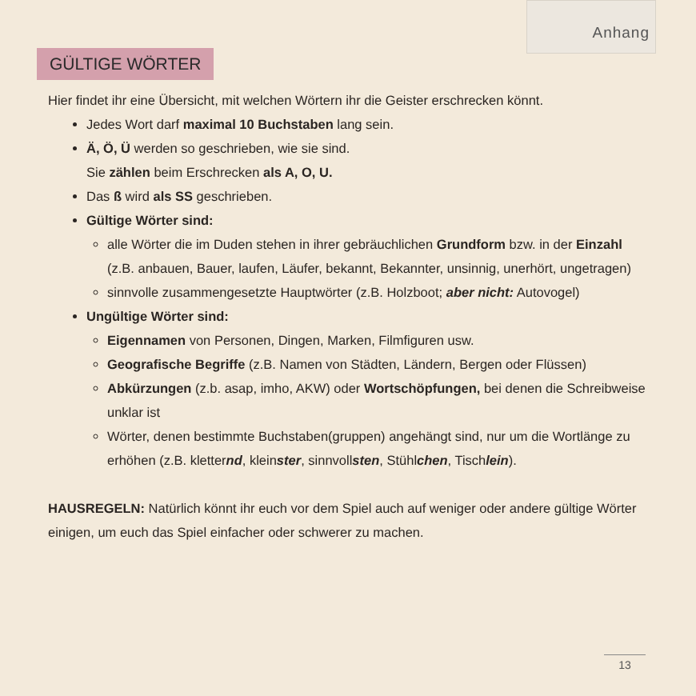Anhang
GÜLTIGE WÖRTER
Hier findet ihr eine Übersicht, mit welchen Wörtern ihr die Geister erschrecken könnt.
Jedes Wort darf maximal 10 Buchstaben lang sein.
Ä, Ö, Ü werden so geschrieben, wie sie sind.
Sie zählen beim Erschrecken als A, O, U.
Das ß wird als SS geschrieben.
Gültige Wörter sind:
alle Wörter die im Duden stehen in ihrer gebräuchlichen Grundform bzw. in der Einzahl (z.B. anbauen, Bauer, laufen, Läufer, bekannt, Bekannter, unsinnig, unerhört, ungetragen)
sinnvolle zusammengesetzte Hauptwörter (z.B. Holzboot; aber nicht: Autovogel)
Ungültige Wörter sind:
Eigennamen von Personen, Dingen, Marken, Filmfiguren usw.
Geografische Begriffe (z.B. Namen von Städten, Ländern, Bergen oder Flüssen)
Abkürzungen (z.b. asap, imho, AKW) oder Wortschöpfungen, bei denen die Schreibweise unklar ist
Wörter, denen bestimmte Buchstaben(gruppen) angehängt sind, nur um die Wortlänge zu erhöhen (z.B. kletternd, kleinster, sinnvollsten, Stühlchen, Tischlein).
HAUSREGELN: Natürlich könnt ihr euch vor dem Spiel auch auf weniger oder andere gültige Wörter einigen, um euch das Spiel einfacher oder schwerer zu machen.
13